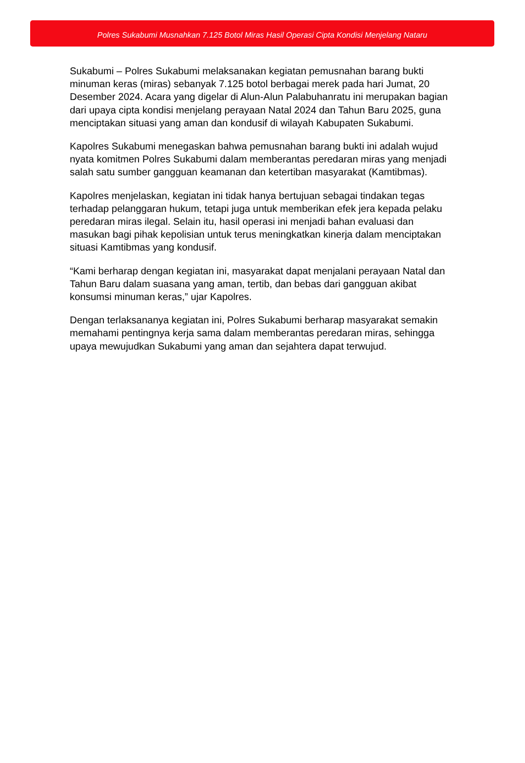Polres Sukabumi Musnahkan 7.125 Botol Miras Hasil Operasi Cipta Kondisi Menjelang Nataru
Sukabumi – Polres Sukabumi melaksanakan kegiatan pemusnahan barang bukti minuman keras (miras) sebanyak 7.125 botol berbagai merek pada hari Jumat, 20 Desember 2024. Acara yang digelar di Alun-Alun Palabuhanratu ini merupakan bagian dari upaya cipta kondisi menjelang perayaan Natal 2024 dan Tahun Baru 2025, guna menciptakan situasi yang aman dan kondusif di wilayah Kabupaten Sukabumi.
Kapolres Sukabumi menegaskan bahwa pemusnahan barang bukti ini adalah wujud nyata komitmen Polres Sukabumi dalam memberantas peredaran miras yang menjadi salah satu sumber gangguan keamanan dan ketertiban masyarakat (Kamtibmas).
Kapolres menjelaskan, kegiatan ini tidak hanya bertujuan sebagai tindakan tegas terhadap pelanggaran hukum, tetapi juga untuk memberikan efek jera kepada pelaku peredaran miras ilegal. Selain itu, hasil operasi ini menjadi bahan evaluasi dan masukan bagi pihak kepolisian untuk terus meningkatkan kinerja dalam menciptakan situasi Kamtibmas yang kondusif.
“Kami berharap dengan kegiatan ini, masyarakat dapat menjalani perayaan Natal dan Tahun Baru dalam suasana yang aman, tertib, dan bebas dari gangguan akibat konsumsi minuman keras,” ujar Kapolres.
Dengan terlaksananya kegiatan ini, Polres Sukabumi berharap masyarakat semakin memahami pentingnya kerja sama dalam memberantas peredaran miras, sehingga upaya mewujudkan Sukabumi yang aman dan sejahtera dapat terwujud.